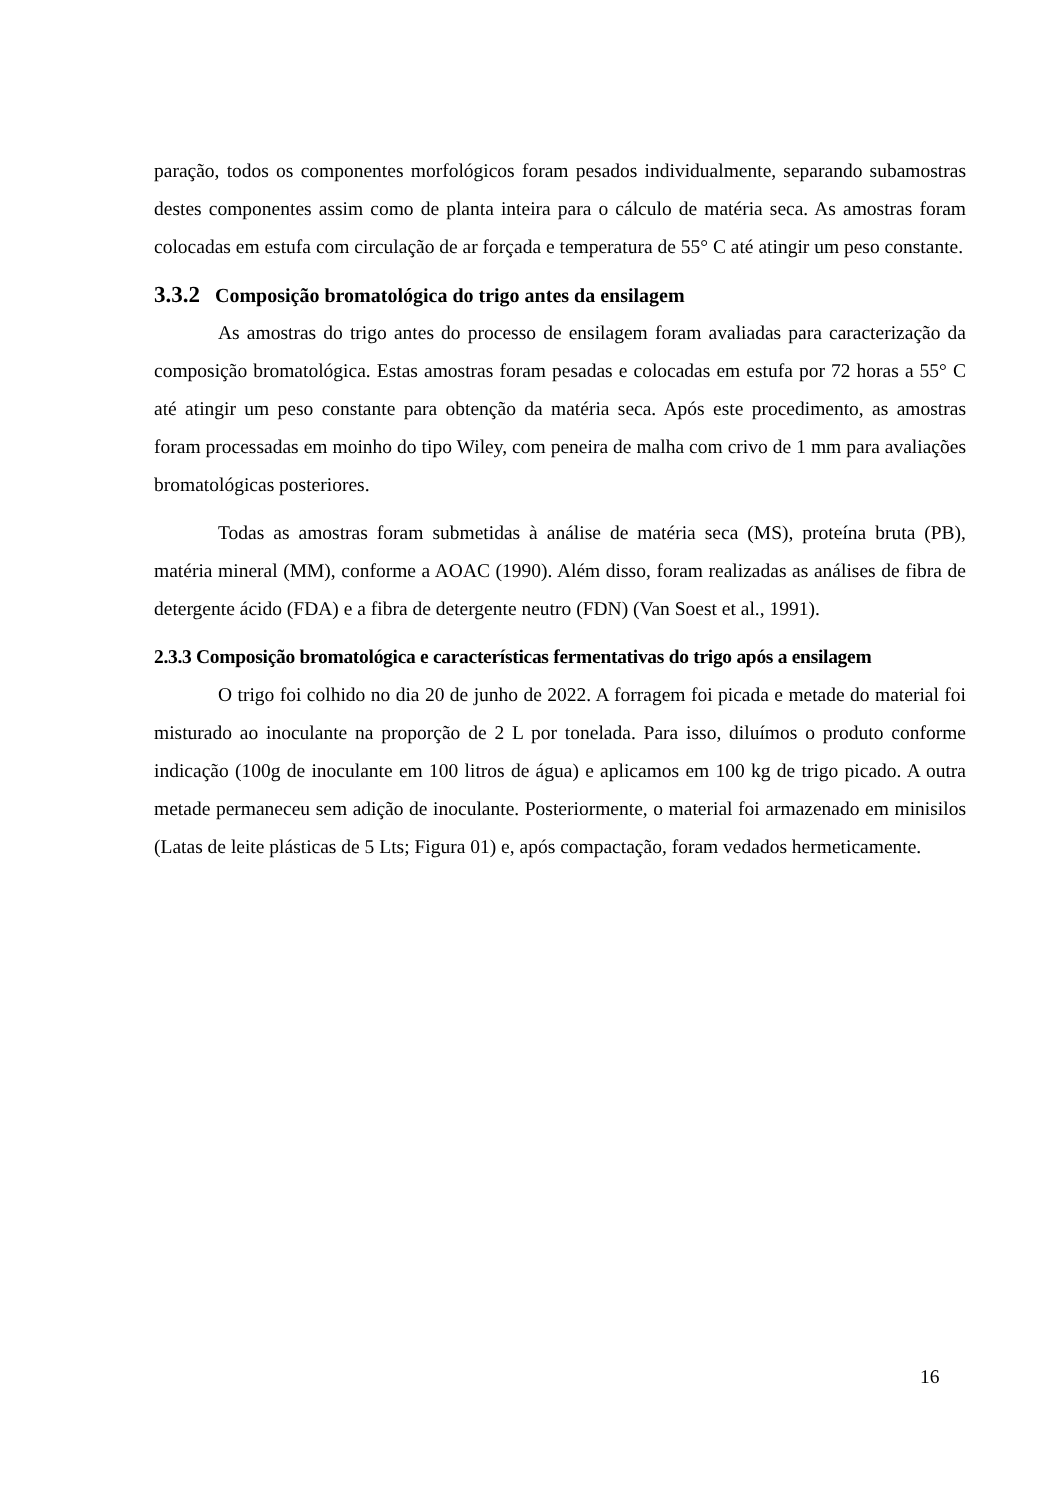paração, todos os componentes morfológicos foram pesados individualmente, separando subamostras destes componentes assim como de planta inteira para o cálculo de matéria seca. As amostras foram colocadas em estufa com circulação de ar forçada e temperatura de 55° C até atingir um peso constante.
3.3.2 Composição bromatológica do trigo antes da ensilagem
As amostras do trigo antes do processo de ensilagem foram avaliadas para caracterização da composição bromatológica. Estas amostras foram pesadas e colocadas em estufa por 72 horas a 55° C até atingir um peso constante para obtenção da matéria seca. Após este procedimento, as amostras foram processadas em moinho do tipo Wiley, com peneira de malha com crivo de 1 mm para avaliações bromatológicas posteriores.
Todas as amostras foram submetidas à análise de matéria seca (MS), proteína bruta (PB), matéria mineral (MM), conforme a AOAC (1990). Além disso, foram realizadas as análises de fibra de detergente ácido (FDA) e a fibra de detergente neutro (FDN) (Van Soest et al., 1991).
2.3.3 Composição bromatológica e características fermentativas do trigo após a ensilagem
O trigo foi colhido no dia 20 de junho de 2022. A forragem foi picada e metade do material foi misturado ao inoculante na proporção de 2 L por tonelada. Para isso, diluímos o produto conforme indicação (100g de inoculante em 100 litros de água) e aplicamos em 100 kg de trigo picado. A outra metade permaneceu sem adição de inoculante. Posteriormente, o material foi armazenado em minisilos (Latas de leite plásticas de 5 Lts; Figura 01) e, após compactação, foram vedados hermeticamente.
16